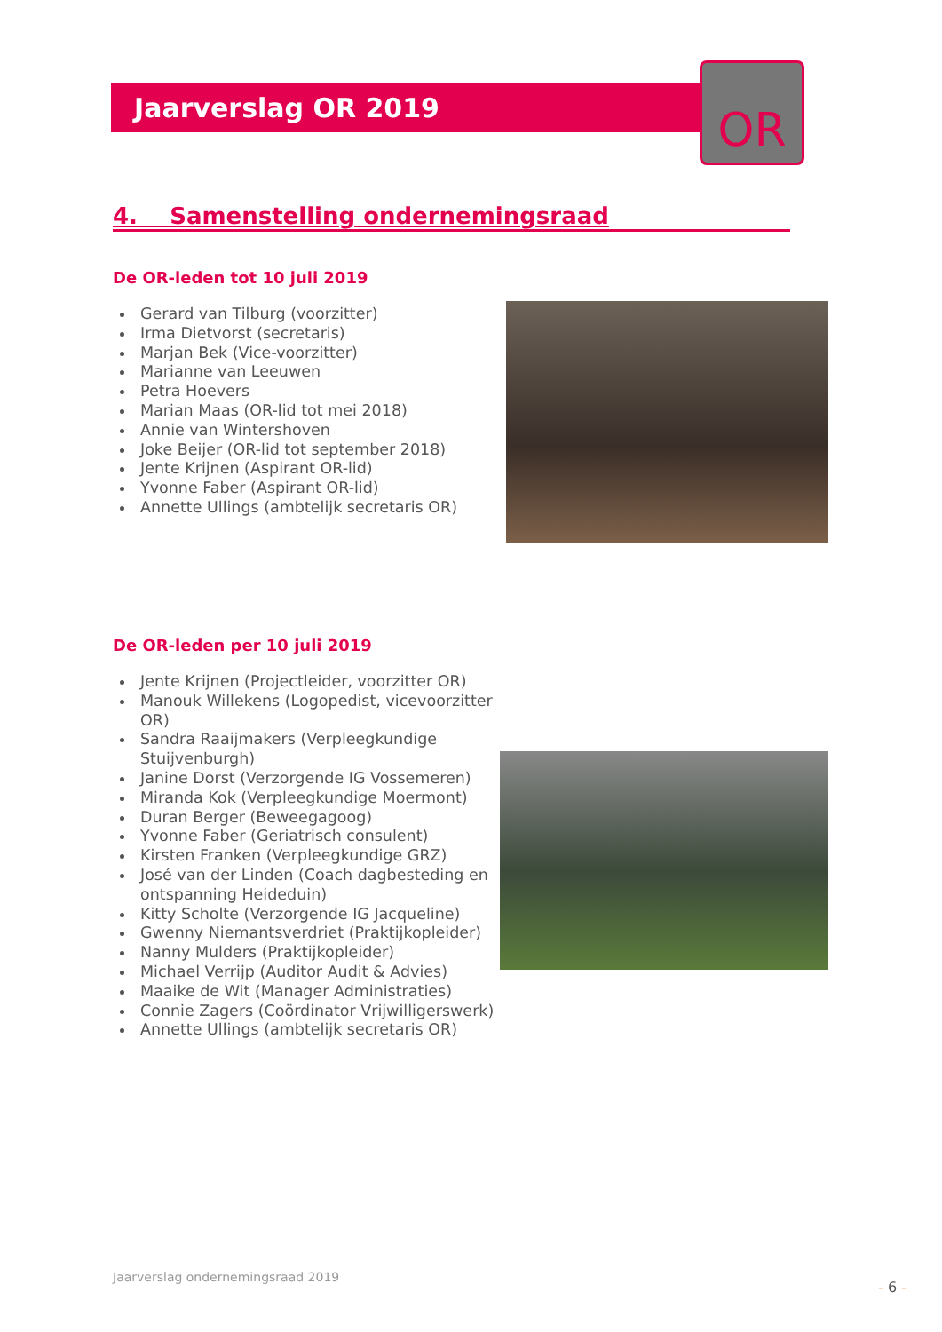Jaarverslag OR 2019 OR
4. Samenstelling ondernemingsraad
De OR-leden tot 10 juli 2019
Gerard van Tilburg (voorzitter)
Irma Dietvorst (secretaris)
Marjan Bek (Vice-voorzitter)
Marianne van Leeuwen
Petra Hoevers
Marian Maas (OR-lid tot mei 2018)
Annie van Wintershoven
Joke Beijer (OR-lid tot september 2018)
Jente Krijnen (Aspirant OR-lid)
Yvonne Faber (Aspirant OR-lid)
Annette Ullings (ambtelijk secretaris OR)
De OR-leden per 10 juli 2019
Jente Krijnen (Projectleider, voorzitter OR)
Manouk Willekens (Logopedist, vicevoorzitter OR)
Sandra Raaijmakers (Verpleegkundige Stuijvenburgh)
Janine Dorst (Verzorgende IG Vossemeren)
Miranda Kok (Verpleegkundige Moermont)
Duran Berger (Beweegagoog)
Yvonne Faber (Geriatrisch consulent)
Kirsten Franken (Verpleegkundige GRZ)
José van der Linden (Coach dagbesteding en ontspanning Heideduin)
Kitty Scholte (Verzorgende IG Jacqueline)
Gwenny Niemantsverdriet (Praktijkopleider)
Nanny Mulders (Praktijkopleider)
Michael Verrijp (Auditor Audit & Advies)
Maaike de Wit (Manager Administraties)
Connie Zagers (Coördinator Vrijwilligerswerk)
Annette Ullings (ambtelijk secretaris OR)
Jaarverslag ondernemingsraad 2019
- 6 -